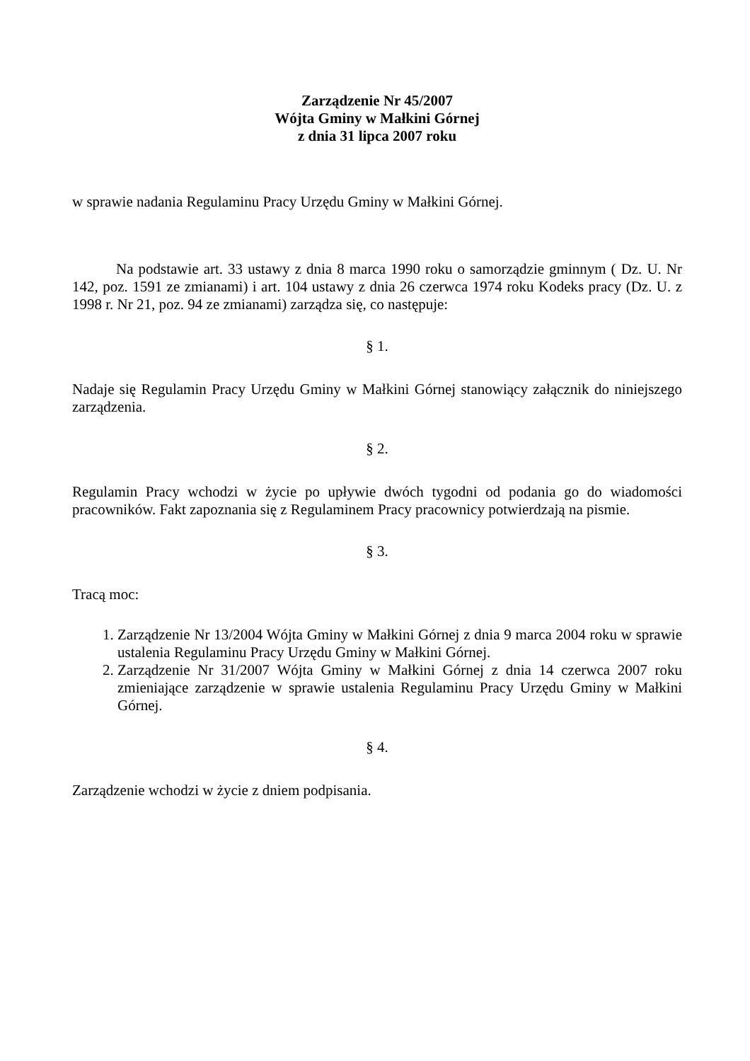Zarządzenie Nr 45/2007
Wójta Gminy w Małkini Górnej
z dnia 31 lipca 2007 roku
w sprawie nadania Regulaminu Pracy Urzędu Gminy w Małkini Górnej.
Na podstawie art. 33 ustawy z dnia 8 marca 1990 roku o samorządzie gminnym ( Dz. U. Nr 142, poz. 1591 ze zmianami) i art. 104 ustawy z dnia 26 czerwca 1974 roku Kodeks pracy (Dz. U. z 1998 r. Nr 21, poz. 94 ze zmianami) zarządza się, co następuje:
§ 1.
Nadaje się Regulamin Pracy Urzędu Gminy w Małkini Górnej stanowiący załącznik do niniejszego zarządzenia.
§ 2.
Regulamin Pracy wchodzi w życie po upływie dwóch tygodni od podania go do wiadomości pracowników. Fakt zapoznania się z Regulaminem Pracy pracownicy potwierdzają na pismie.
§ 3.
Tracą moc:
1. Zarządzenie Nr 13/2004 Wójta Gminy w Małkini Górnej z dnia 9 marca 2004 roku w sprawie ustalenia Regulaminu Pracy Urzędu Gminy w Małkini Górnej.
2. Zarządzenie Nr 31/2007 Wójta Gminy w Małkini Górnej z dnia 14 czerwca 2007 roku zmieniające zarządzenie w sprawie ustalenia Regulaminu Pracy Urzędu Gminy w Małkini Górnej.
§ 4.
Zarządzenie wchodzi w życie z dniem podpisania.